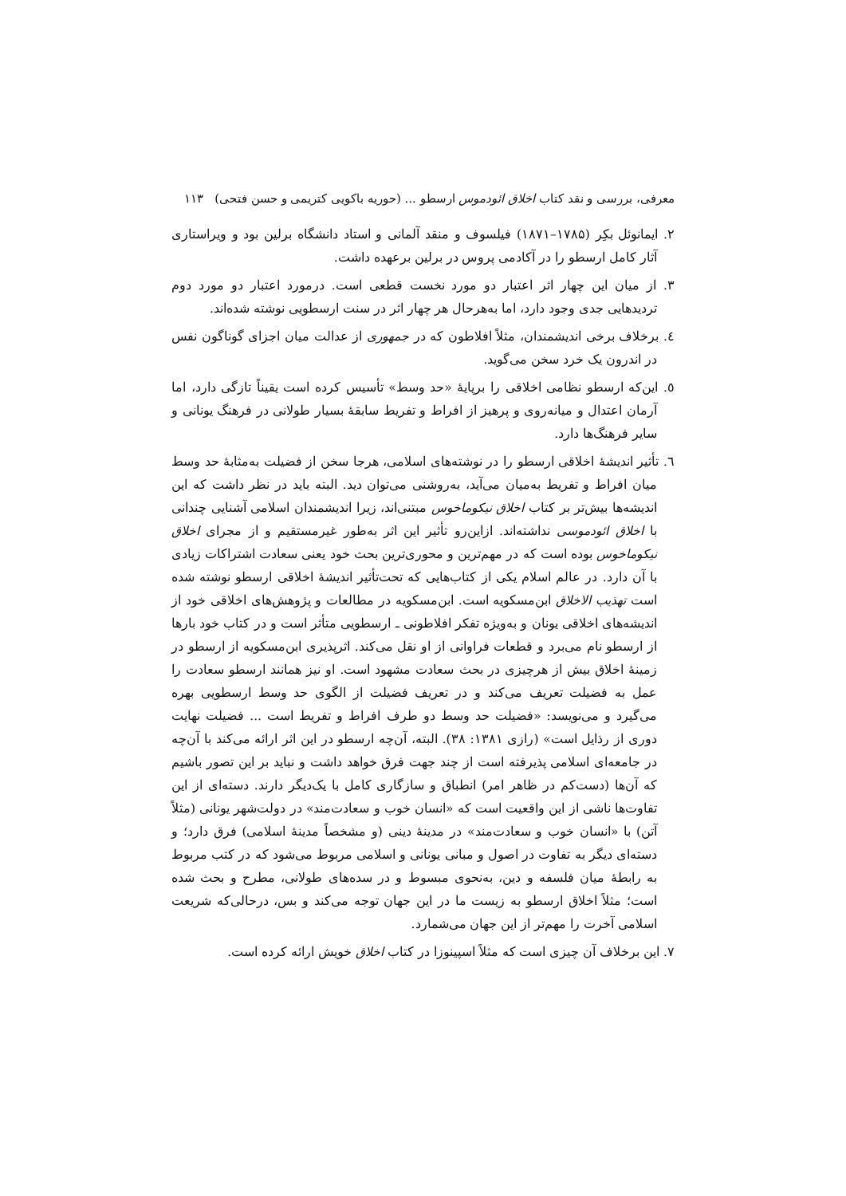معرفی، بررسی و نقد کتاب اخلاق ائودموس ارسطو ... (حوریه باکویی کتریمی و حسن فتحی) ۱۱۳
۲. ایمانوئل بکِر (۱۷۸۵–۱۸۷۱) فیلسوف و منقد آلمانی و استاد دانشگاه برلین بود و ویراستاری آثار کامل ارسطو را در آکادمی پروس در برلین برعهده داشت.
۳. از میان این چهار اثر اعتبار دو مورد نخست قطعی است. درمورد اعتبار دو مورد دوم تردیدهایی جدی وجود دارد، اما به‌هرحال هر چهار اثر در سنت ارسطویی نوشته شده‌اند.
٤. برخلاف برخی اندیشمندان، مثلاً افلاطون که در جمهوری از عدالت میان اجزای گوناگون نفس در اندرون یک خرد سخن می‌گوید.
٥. این‌که ارسطو نظامی اخلاقی را برپایهٔ «حد وسط» تأسیس کرده است یقیناً تازگی دارد، اما آرمان اعتدال و میانه‌روی و پرهیز از افراط و تفریط سابقهٔ بسیار طولانی در فرهنگ یونانی و سایر فرهنگ‌ها دارد.
٦. تأثیر اندیشهٔ اخلاقی ارسطو را در نوشته‌های اسلامی، هرجا سخن از فضیلت به‌مثابهٔ حد وسط میان افراط و تفریط به‌میان می‌آید، به‌روشنی می‌توان دید. البته باید در نظر داشت که این اندیشه‌ها بیش‌تر بر کتاب اخلاق نیکوماخوس مبتنی‌اند، زیرا اندیشمندان اسلامی آشنایی چندانی با اخلاق ائودموسی نداشته‌اند. ازاین‌رو تأثیر این اثر به‌طور غیرمستقیم و از مجرای اخلاق نیکوماخوس بوده است که در مهم‌ترین و محوری‌ترین بحث خود یعنی سعادت اشتراکات زیادی با آن دارد. در عالم اسلام یکی از کتاب‌هایی که تحت‌تأثیر اندیشهٔ اخلاقی ارسطو نوشته شده است تهذیب الاخلاق ابن‌مسکویه است. ابن‌مسکویه در مطالعات و پژوهش‌های اخلاقی خود از اندیشه‌های اخلاقی یونان و به‌ویژه تفکر افلاطونی ـ ارسطویی متأثر است و در کتاب خود بارها از ارسطو نام می‌برد و قطعات فراوانی از او نقل می‌کند. اثرپذیری ابن‌مسکویه از ارسطو در زمینهٔ اخلاق بیش از هرچیزی در بحث سعادت مشهود است. او نیز همانند ارسطو سعادت را عمل به فضیلت تعریف می‌کند و در تعریف فضیلت از الگوی حد وسط ارسطویی بهره می‌گیرد و می‌نویسد: «فضیلت حد وسط دو طرف افراط و تفریط است ... فضیلت نهایت دوری از رذایل است» (رازی ۱۳۸۱: ۳۸). البته، آن‌چه ارسطو در این اثر ارائه می‌کند با آن‌چه در جامعه‌ای اسلامی پذیرفته است از چند جهت فرق خواهد داشت و نباید بر این تصور باشیم که آن‌ها (دست‌کم در ظاهر امر) انطباق و سازگاری کامل با یک‌دیگر دارند. دسته‌ای از این تفاوت‌ها ناشی از این واقعیت است که «انسان خوب و سعادت‌مند» در دولت‌شهر یونانی (مثلاً آتن) با «انسان خوب و سعادت‌مند» در مدینهٔ دینی (و مشخصاً مدینهٔ اسلامی) فرق دارد؛ و دسته‌ای دیگر به تفاوت در اصول و مبانی یونانی و اسلامی مربوط می‌شود که در کتب مربوط به رابطهٔ میان فلسفه و دین، به‌نحوی مبسوط و در سده‌های طولانی، مطرح و بحث شده است؛ مثلاً اخلاق ارسطو به زیست ما در این جهان توجه می‌کند و بس، درحالی‌که شریعت اسلامی آخرت را مهم‌تر از این جهان می‌شمارد.
۷. این برخلاف آن چیزی است که مثلاً اسپینوزا در کتاب اخلاق خویش ارائه کرده است.